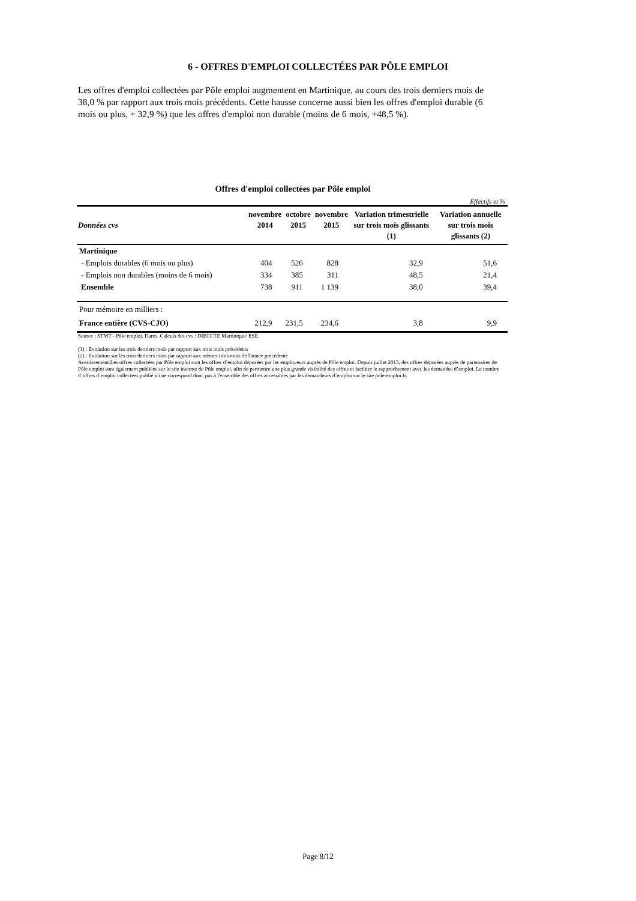6 - OFFRES D'EMPLOI COLLECTÉES PAR PÔLE EMPLOI
Les offres d'emploi collectées par Pôle emploi augmentent en Martinique, au cours des trois derniers mois de 38,0 % par rapport aux trois mois précédents. Cette hausse concerne aussi bien les offres d'emploi durable (6 mois ou plus, + 32,9 %) que les offres d'emploi non durable (moins de 6 mois, +48,5 %).
Offres d'emploi collectées par Pôle emploi
Effectifs et %
| Données cvs | novembre 2014 | octobre 2015 | novembre 2015 | Variation trimestrielle sur trois mois glissants (1) | Variation annuelle sur trois mois glissants (2) |
| --- | --- | --- | --- | --- | --- |
| Martinique | | | | | |
| - Emplois durables (6 mois ou plus) | 404 | 526 | 828 | 32,9 | 51,6 |
| - Emplois non durables (moins de 6 mois) | 334 | 385 | 311 | 48,5 | 21,4 |
| Ensemble | 738 | 911 | 1 139 | 38,0 | 39,4 |
| Pour mémoire en milliers : | | | | | |
| France entière (CVS-CJO) | 212,9 | 231,5 | 234,6 | 3,8 | 9,9 |
Source : STMT - Pôle emploi, Dares. Calculs des cvs : DIECCTE Martinique/ ESE.
(1) : Evolution sur les trois derniers mois par rapport aux trois mois précédents
(2) : Evolution sur les trois derniers mois par rapport aux mêmes trois mois de l'année précédente
Avertissement:Les offres collectées par Pôle emploi sont les offres d’emploi déposées par les employeurs auprès de Pôle emploi. Depuis juillet 2013, des offres déposées auprès de partenaires de Pôle emploi sont également publiées sur le site internet de Pôle emploi, afin de permettre une plus grande visibilité des offres et faciliter le rapprochement avec les demandes d’emploi. Le nombre d’offres d’emploi collectées publié ici ne correspond donc pas à l'ensemble des offres accessibles par les demandeurs d’emploi sur le site pole-emploi.fr.
Page 8/12